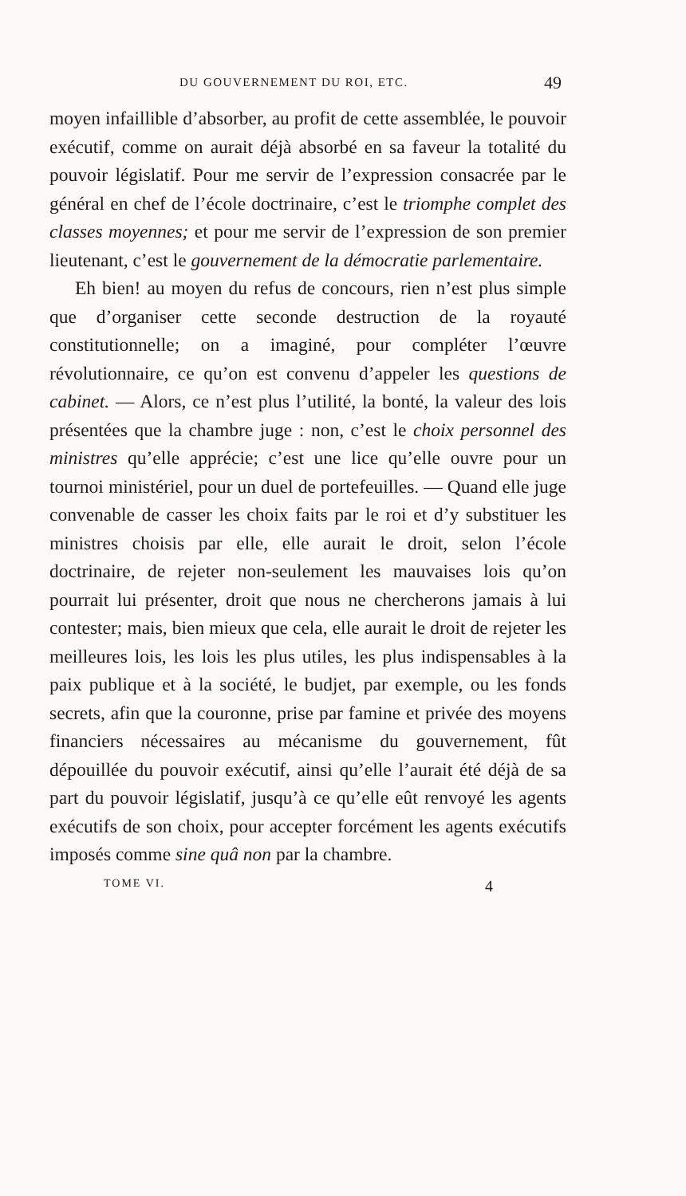DU GOUVERNEMENT DU ROI, ETC. 49
moyen infaillible d’absorber, au profit de cette assemblée, le pouvoir exécutif, comme on aurait déjà absorbé en sa faveur la totalité du pouvoir législatif. Pour me servir de l’expression consacrée par le général en chef de l’école doctrinaire, c’est le triomphe complet des classes moyennes; et pour me servir de l’expression de son premier lieutenant, c’est le gouvernement de la démocratie parlementaire.
Eh bien! au moyen du refus de concours, rien n’est plus simple que d’organiser cette seconde destruction de la royauté constitutionnelle; on a imaginé, pour compléter l’œuvre révolutionnaire, ce qu’on est convenu d’appeler les questions de cabinet. — Alors, ce n’est plus l’utilité, la bonté, la valeur des lois présentées que la chambre juge : non, c’est le choix personnel des ministres qu’elle apprécie; c’est une lice qu’elle ouvre pour un tournoi ministériel, pour un duel de portefeuilles. — Quand elle juge convenable de casser les choix faits par le roi et d’y substituer les ministres choisis par elle, elle aurait le droit, selon l’école doctrinaire, de rejeter non-seulement les mauvaises lois qu’on pourrait lui présenter, droit que nous ne chercherons jamais à lui contester; mais, bien mieux que cela, elle aurait le droit de rejeter les meilleures lois, les lois les plus utiles, les plus indispensables à la paix publique et à la société, le budjet, par exemple, ou les fonds secrets, afin que la couronne, prise par famine et privée des moyens financiers nécessaires au mécanisme du gouvernement, fût dépouillée du pouvoir exécutif, ainsi qu’elle l’aurait été déjà de sa part du pouvoir législatif, jusqu’à ce qu’elle eût renvoyé les agents exécutifs de son choix, pour accepter forcément les agents exécutifs imposés comme sine quâ non par la chambre.
TOME VI. 4